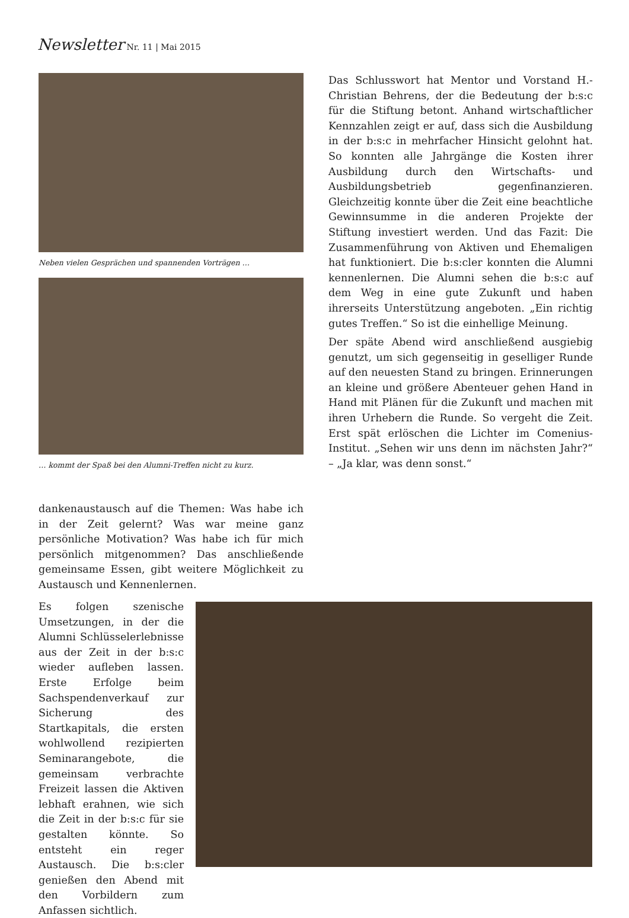Newsletter Nr. 11 | Mai 2015
Neben vielen Gesprächen und spannenden Vorträgen …
… kommt der Spaß bei den Alumni-Treffen nicht zu kurz.
Das Schlusswort hat Mentor und Vorstand H.-Christian Behrens, der die Bedeutung der b:s:c für die Stiftung betont. Anhand wirtschaftlicher Kennzahlen zeigt er auf, dass sich die Ausbildung in der b:s:c in mehrfacher Hinsicht gelohnt hat. So konnten alle Jahrgänge die Kosten ihrer Ausbildung durch den Wirtschafts- und Ausbildungsbetrieb gegenfinanzieren. Gleichzeitig konnte über die Zeit eine beachtliche Gewinnsumme in die anderen Projekte der Stiftung investiert werden. Und das Fazit: Die Zusammenführung von Aktiven und Ehemaligen hat funktioniert. Die b:s:cler konnten die Alumni kennenlernen. Die Alumni sehen die b:s:c auf dem Weg in eine gute Zukunft und haben ihrerseits Unterstützung angeboten. „Ein richtig gutes Treffen.“ So ist die einhellige Meinung.
Der späte Abend wird anschließend ausgiebig genutzt, um sich gegenseitig in geselliger Runde auf den neuesten Stand zu bringen. Erinnerungen an kleine und größere Abenteuer gehen Hand in Hand mit Plänen für die Zukunft und machen mit ihren Urhebern die Runde. So vergeht die Zeit. Erst spät erlöschen die Lichter im Comenius-Institut. „Sehen wir uns denn im nächsten Jahr?“ – „Ja klar, was denn sonst.“
dankenaustausch auf die Themen: Was habe ich in der Zeit gelernt? Was war meine ganz persönliche Motivation? Was habe ich für mich persönlich mitgenommen? Das anschließende gemeinsame Essen, gibt weitere Möglichkeit zu Austausch und Kennenlernen.
Es folgen szenische Umsetzungen, in der die Alumni Schlüsselerlebnisse aus der Zeit in der b:s:c wieder aufleben lassen. Erste Erfolge beim Sachspendenverkauf zur Sicherung des Startkapitals, die ersten wohlwollend rezipierten Seminarangebote, die gemeinsam verbrachte Freizeit lassen die Aktiven lebhaft erahnen, wie sich die Zeit in der b:s:c für sie gestalten könnte. So entsteht ein reger Austausch. Die b:s:cler genießen den Abend mit den Vorbildern zum Anfassen sichtlich.